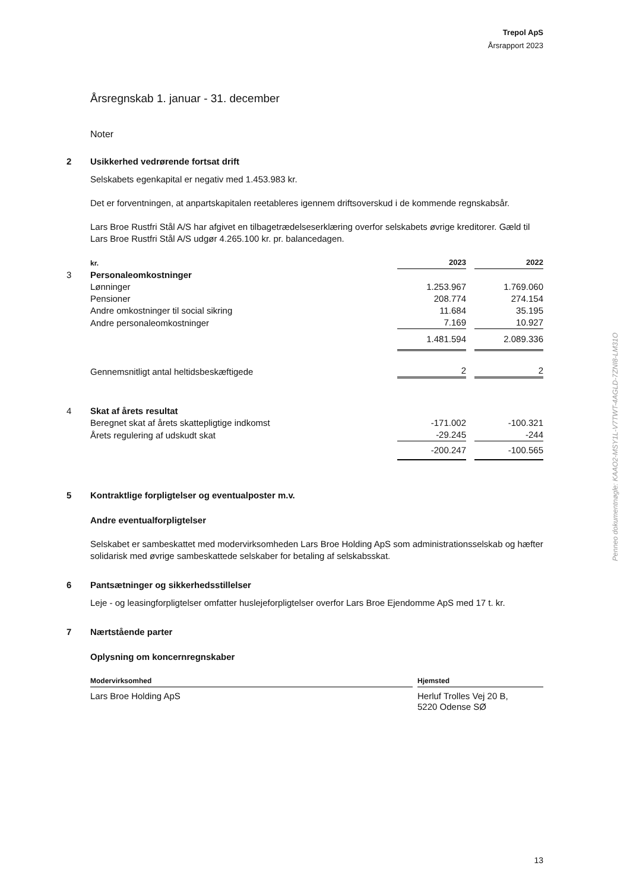Trepol ApS
Årsrapport 2023
Årsregnskab 1. januar - 31. december
Noter
2 Usikkerhed vedrørende fortsat drift
Selskabets egenkapital er negativ med 1.453.983 kr.
Det er forventningen, at anpartskapitalen reetableres igennem driftsoverskud i de kommende regnskabsår.
Lars Broe Rustfri Stål A/S har afgivet en tilbagetrædelseserklæring overfor selskabets øvrige kreditorer. Gæld til Lars Broe Rustfri Stål A/S udgør 4.265.100 kr. pr. balancedagen.
| | kr. | 2023 | | 2022 |
| 3 | Personaleomkostninger | | | |
| | Lønninger | 1.253.967 | | 1.769.060 |
| | Pensioner | 208.774 | | 274.154 |
| | Andre omkostninger til social sikring | 11.684 | | 35.195 |
| | Andre personaleomkostninger | 7.169 | | 10.927 |
| | | 1.481.594 | | 2.089.336 |
| | Gennemsnitligt antal heltidsbeskæftigede | 2 | | 2 |
| 4 | Skat af årets resultat | | | |
| | Beregnet skat af årets skattepligtige indkomst | -171.002 | | -100.321 |
| | Årets regulering af udskudt skat | -29.245 | | -244 |
| | | -200.247 | | -100.565 |
5 Kontraktlige forpligtelser og eventualposter m.v.
Andre eventualforpligtelser
Selskabet er sambeskattet med modervirksomheden Lars Broe Holding ApS som administrationsselskab og hæfter solidarisk med øvrige sambeskattede selskaber for betaling af selskabsskat.
6 Pantsætninger og sikkerhedsstillelser
Leje - og leasingforpligtelser omfatter huslejeforpligtelser overfor Lars Broe Ejendomme ApS med 17 t. kr.
7 Nærtstående parter
Oplysning om koncernregnskaber
| Modervirksomhed | | Hjemsted |
| Lars Broe Holding ApS | | Herluf Trolles Vej 20 B, 5220 Odense SØ |
Penneo dokumentnøgle: KAAO2-MSY1L-V7TWT-4AGLD-7ZNI8-LM31O
13